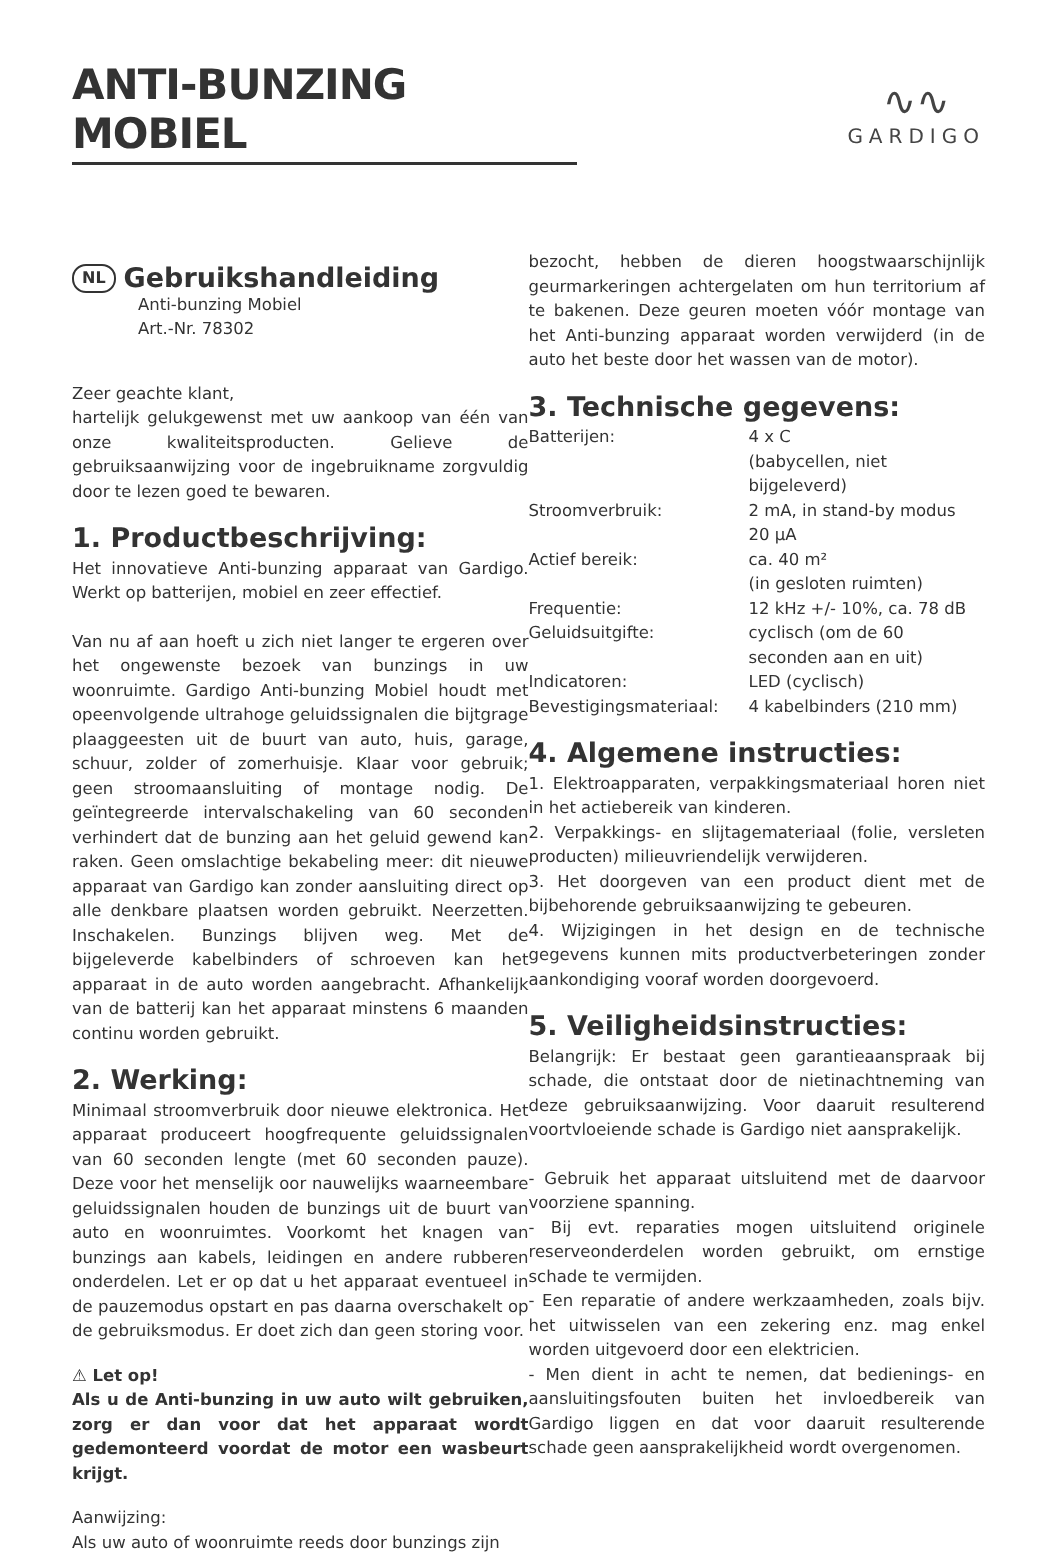ANTI-BUNZING MOBIEL
∿∿
GARDIGO
NL Gebruikshandleiding
Anti-bunzing Mobiel
Art.-Nr. 78302
Zeer geachte klant,
hartelijk gelukgewenst met uw aankoop van één van onze kwaliteitsproducten. Gelieve de gebruiksaanwijzing voor de ingebruikname zorgvuldig door te lezen goed te bewaren.
1. Productbeschrijving:
Het innovatieve Anti-bunzing apparaat van Gardigo. Werkt op batterijen, mobiel en zeer effectief.
Van nu af aan hoeft u zich niet langer te ergeren over het ongewenste bezoek van bunzings in uw woonruimte. Gardigo Anti-bunzing Mobiel houdt met opeenvolgende ultrahoge geluidssignalen die bijtgrage plaaggeesten uit de buurt van auto, huis, garage, schuur, zolder of zomerhuisje. Klaar voor gebruik; geen stroomaansluiting of montage nodig. De geïntegreerde intervalschakeling van 60 seconden verhindert dat de bunzing aan het geluid gewend kan raken. Geen omslachtige bekabeling meer: dit nieuwe apparaat van Gardigo kan zonder aansluiting direct op alle denkbare plaatsen worden gebruikt. Neerzetten. Inschakelen. Bunzings blijven weg. Met de bijgeleverde kabelbinders of schroeven kan het apparaat in de auto worden aangebracht. Afhankelijk van de batterij kan het apparaat minstens 6 maanden continu worden gebruikt.
2. Werking:
Minimaal stroomverbruik door nieuwe elektronica. Het apparaat produceert hoogfrequente geluidssignalen van 60 seconden lengte (met 60 seconden pauze). Deze voor het menselijk oor nauwelijks waarneembare geluidssignalen houden de bunzings uit de buurt van auto en woonruimtes. Voorkomt het knagen van bunzings aan kabels, leidingen en andere rubberen onderdelen. Let er op dat u het apparaat eventueel in de pauzemodus opstart en pas daarna overschakelt op de gebruiksmodus. Er doet zich dan geen storing voor.
⚠ Let op!
Als u de Anti-bunzing in uw auto wilt gebruiken, zorg er dan voor dat het apparaat wordt gedemonteerd voordat de motor een wasbeurt krijgt.
Aanwijzing:
Als uw auto of woonruimte reeds door bunzings zijn
bezocht, hebben de dieren hoogstwaarschijnlijk geurmarkeringen achtergelaten om hun territorium af te bakenen. Deze geuren moeten vóór montage van het Anti-bunzing apparaat worden verwijderd (in de auto het beste door het wassen van de motor).
3. Technische gegevens:
| Batterijen: | 4 x C (babycellen, niet bijgeleverd) |
| Stroomverbruik: | 2 mA, in stand-by modus 20 µA |
| Actief bereik: | ca. 40 m² (in gesloten ruimten) |
| Frequentie: | 12 kHz +/- 10%, ca. 78 dB |
| Geluidsuitgifte: | cyclisch (om de 60 seconden aan en uit) |
| Indicatoren: | LED (cyclisch) |
| Bevestigingsmateriaal: | 4 kabelbinders (210 mm) |
4. Algemene instructies:
1. Elektroapparaten, verpakkingsmateriaal horen niet in het actiebereik van kinderen.
2. Verpakkings- en slijtagemateriaal (folie, versleten producten) milieuvriendelijk verwijderen.
3. Het doorgeven van een product dient met de bijbehorende gebruiksaanwijzing te gebeuren.
4. Wijzigingen in het design en de technische gegevens kunnen mits productverbeteringen zonder aankondiging vooraf worden doorgevoerd.
5. Veiligheidsinstructies:
Belangrijk: Er bestaat geen garantieaanspraak bij schade, die ontstaat door de nietinachtneming van deze gebruiksaanwijzing. Voor daaruit resulterend voortvloeiende schade is Gardigo niet aansprakelijk.
- Gebruik het apparaat uitsluitend met de daarvoor voorziene spanning.
- Bij evt. reparaties mogen uitsluitend originele reserveonderdelen worden gebruikt, om ernstige schade te vermijden.
- Een reparatie of andere werkzaamheden, zoals bijv. het uitwisselen van een zekering enz. mag enkel worden uitgevoerd door een elektricien.
- Men dient in acht te nemen, dat bedienings- en aansluitingsfouten buiten het invloedbereik van Gardigo liggen en dat voor daaruit resulterende schade geen aansprakelijkheid wordt overgenomen.